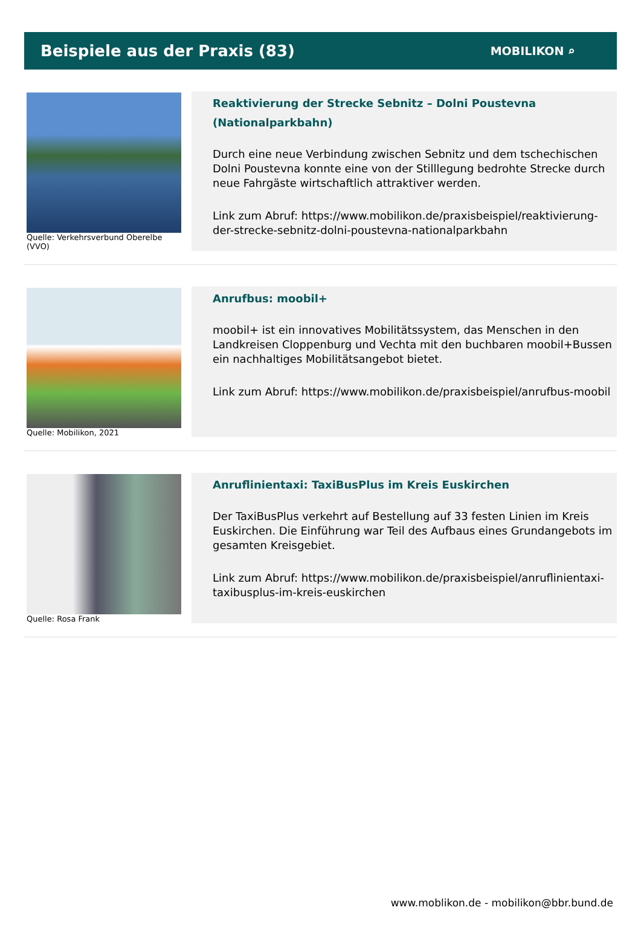Beispiele aus der Praxis (83)
MOBILIKON ⌕
Quelle: Verkehrsverbund Oberelbe (VVO)
Reaktivierung der Strecke Sebnitz – Dolni Poustevna (Nationalparkbahn)
Durch eine neue Verbindung zwischen Sebnitz und dem tschechischen Dolni Poustevna konnte eine von der Stilllegung bedrohte Strecke durch neue Fahrgäste wirtschaftlich attraktiver werden.
Link zum Abruf: https://www.mobilikon.de/praxisbeispiel/reaktivierung-der-strecke-sebnitz-dolni-poustevna-nationalparkbahn
Quelle: Mobilikon, 2021
Anrufbus: moobil+
moobil+ ist ein innovatives Mobilitätssystem, das Menschen in den Landkreisen Cloppenburg und Vechta mit den buchbaren moobil+Bussen ein nachhaltiges Mobilitätsangebot bietet.
Link zum Abruf: https://www.mobilikon.de/praxisbeispiel/anrufbus-moobil
Quelle: Rosa Frank
Anruflinientaxi: TaxiBusPlus im Kreis Euskirchen
Der TaxiBusPlus verkehrt auf Bestellung auf 33 festen Linien im Kreis Euskirchen. Die Einführung war Teil des Aufbaus eines Grundangebots im gesamten Kreisgebiet.
Link zum Abruf: https://www.mobilikon.de/praxisbeispiel/anruflinientaxi-taxibusplus-im-kreis-euskirchen
www.moblikon.de - mobilikon@bbr.bund.de